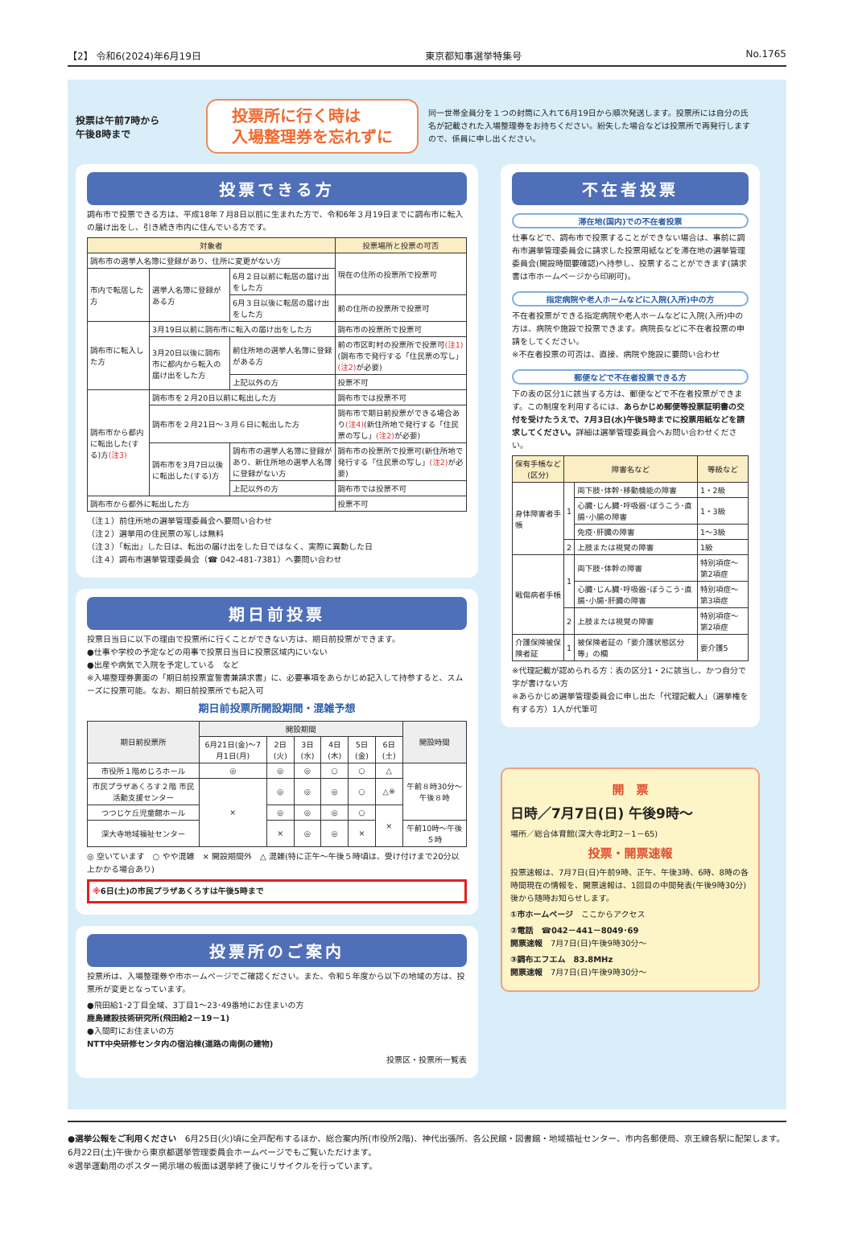【2】 令和6(2024)年6月19日 東京都知事選挙特集号 No.1765
投票は午前7時から
午後8時まで
投票所に行く時は
入場整理券を忘れずに
同一世帯全員分を１つの封筒に入れて6月19日から順次発送します。投票所には自分の氏名が記載された入場整理券をお持ちください。紛失した場合などは投票所で再発行しますので、係員に申し出ください。
投票できる方
調布市で投票できる方は、平成18年７月8日以前に生まれた方で、令和6年３月19日までに調布市に転入の届け出をし、引き続き市内に住んでいる方です。
| 対象者 | | | 投票場所と投票の可否 |
| --- | --- | --- | --- |
| 調布市の選挙人名簿に登録があり、住所に変更がない方 | | | 現在の住所の投票所で投票可 |
| 市内で転居した方 | 選挙人名簿に登録がある方 | 6月２日以前に転居の届け出をした方 | |
| | | 6月３日以後に転居の届け出をした方 | 前の住所の投票所で投票可 |
| 調布市に転入した方 | 3月19日以前に調布市に転入の届け出をした方 | | 調布市の投票所で投票可 |
| | 3月20日以後に調布市に都内から転入の届け出をした方 | 前住所地の選挙人名簿に登録がある方 | 前の市区町村の投票所で投票可 (注1) (調布市で発行する「住民票の写し」 (注2) が必要) |
| | | 上記以外の方 | 投票不可 |
| 調布市から都内に転出した(する)方 (注3) | 調布市を２月20日以前に転出した方 | | 調布市では投票不可 |
| | 調布市を２月21日～３月６日に転出した方 | | 調布市で期日前投票ができる場合あり (注4) (新住所地で発行する「住民票の写し」 (注2) が必要) |
| | 調布市を3月7日以後に転出した(する)方 | 調布市の選挙人名簿に登録があり、新住所地の選挙人名簿に登録がない方 | 調布市の投票所で投票可(新住所地で発行する「住民票の写し」 (注2) が必要) |
| | | 上記以外の方 | 調布市では投票不可 |
| 調布市から都外に転出した方 | | | 投票不可 |
（注１）前住所地の選挙管理委員会へ要問い合わせ
（注２）選挙用の住民票の写しは無料
（注３）「転出」した日は、転出の届け出をした日ではなく、実際に異動した日
（注４）調布市選挙管理委員会（☎ 042-481-7381）へ要問い合わせ
期日前投票
投票日当日に以下の理由で投票所に行くことができない方は、期日前投票ができます。
●仕事や学校の予定などの用事で投票日当日に投票区域内にいない
●出産や病気で入院を予定している　など
※入場整理券裏面の「期日前投票宣誓書兼請求書」に、必要事項をあらかじめ記入して持参すると、スムーズに投票可能。なお、期日前投票所でも記入可
期日前投票所開設期間・混雑予想
| 期日前投票所 | 開設期間 | | | | | | 開設時間 |
| --- | --- | --- | --- | --- | --- | --- | --- |
| | 6月21日(金)～7月1日(月) | 2日(火) | 3日(水) | 4日(木) | 5日(金) | 6日(土) | |
| 市役所１階めじろホール | ◎ | ◎ | ◎ | ○ | ○ | △ | 午前８時30分～午後８時 |
| 市民プラザあくろす２階 市民活動支援センター | × | ◎ | ◎ | ◎ | ○ | △※ | |
| つつじケ丘児童館ホール | | ◎ | ◎ | ◎ | ○ | × | |
| 深大寺地域福祉センター | | × | ◎ | ◎ | × | | 午前10時～午後５時 |
◎ 空いています　○ やや混雑　× 開設期間外　△ 混雑(特に正午～午後５時頃は、受け付けまで20分以上かかる場合あり)
※6日(土)の市民プラザあくろすは午後5時まで
投票所のご案内
投票所は、入場整理券や市ホームページでご確認ください。また、令和５年度から以下の地域の方は、投票所が変更となっています。
●飛田給1･2丁目全域、3丁目1～23･49番地にお住まいの方
鹿島建設技術研究所(飛田給2－19－1)
●入間町にお住まいの方
NTT中央研修センタ内の宿泊棟(道路の南側の建物)
投票区・投票所一覧表
不在者投票
滞在地(国内)での不在者投票
仕事などで、調布市で投票することができない場合は、事前に調布市選挙管理委員会に請求した投票用紙などを滞在地の選挙管理委員会(開設時間要確認)へ持参し、投票することができます(請求書は市ホームページから印刷可)。
指定病院や老人ホームなどに入院(入所)中の方
不在者投票ができる指定病院や老人ホームなどに入院(入所)中の方は、病院や施設で投票できます。病院長などに不在者投票の申請をしてください。
※不在者投票の可否は、直接、病院や施設に要問い合わせ
郵便などで不在者投票できる方
下の表の区分1に該当する方は、郵便などで不在者投票ができます。この制度を利用するには、あらかじめ郵便等投票証明書の交付を受けたうえで、7月3日(水)午後5時までに投票用紙などを請求してください。詳細は選挙管理委員会へお問い合わせください。
| 保有手帳など(区分) | 障害名など | | 等級など |
| --- | --- | --- | --- |
| 身体障害者手帳 | 1 | 両下肢･体幹･移動機能の障害 | 1・2級 |
| | | 心臓･じん臓･呼吸器･ぼうこう･直腸･小腸の障害 | 1・3級 |
| | | 免疫･肝臓の障害 | 1～3級 |
| | 2 | 上肢または視覚の障害 | 1級 |
| 戦傷病者手帳 | 1 | 両下肢･体幹の障害 | 特別項症～第2項症 |
| | | 心臓･じん臓･呼吸器･ぼうこう･直腸･小腸･肝臓の障害 | 特別項症～第3項症 |
| | 2 | 上肢または視覚の障害 | 特別項症～第2項症 |
| 介護保険被保険者証 | 1 | 被保険者証の「要介護状態区分等」の欄 | 要介護5 |
※代理記載が認められる方：表の区分1・2に該当し、かつ自分で字が書けない方
※あらかじめ選挙管理委員会に申し出た「代理記載人」（選挙権を有する方）1人が代筆可
開　票
日時／7月7日(日) 午後9時～
場所／総合体育館(深大寺北町2－1－65)
投票・開票速報
投票速報は、7月7日(日)午前9時、正午、午後3時、6時、8時の各時間現在の情報を、開票速報は、1回目の中間発表(午後9時30分)後から随時お知らせします。
①市ホームページ　ここからアクセス
②電話　☎042－441－8049･69
開票速報　7月7日(日)午後9時30分～
③調布エフエム　83.8MHz
開票速報　7月7日(日)午後9時30分～
●選挙公報をご利用ください　6月25日(火)頃に全戸配布するほか、総合案内所(市役所2階)、神代出張所、各公民館・図書館・地域福祉センター、市内各郵便局、京王線各駅に配架します。6月22日(土)午後から東京都選挙管理委員会ホームページでもご覧いただけます。
※選挙運動用のポスター掲示場の板面は選挙終了後にリサイクルを行っています。